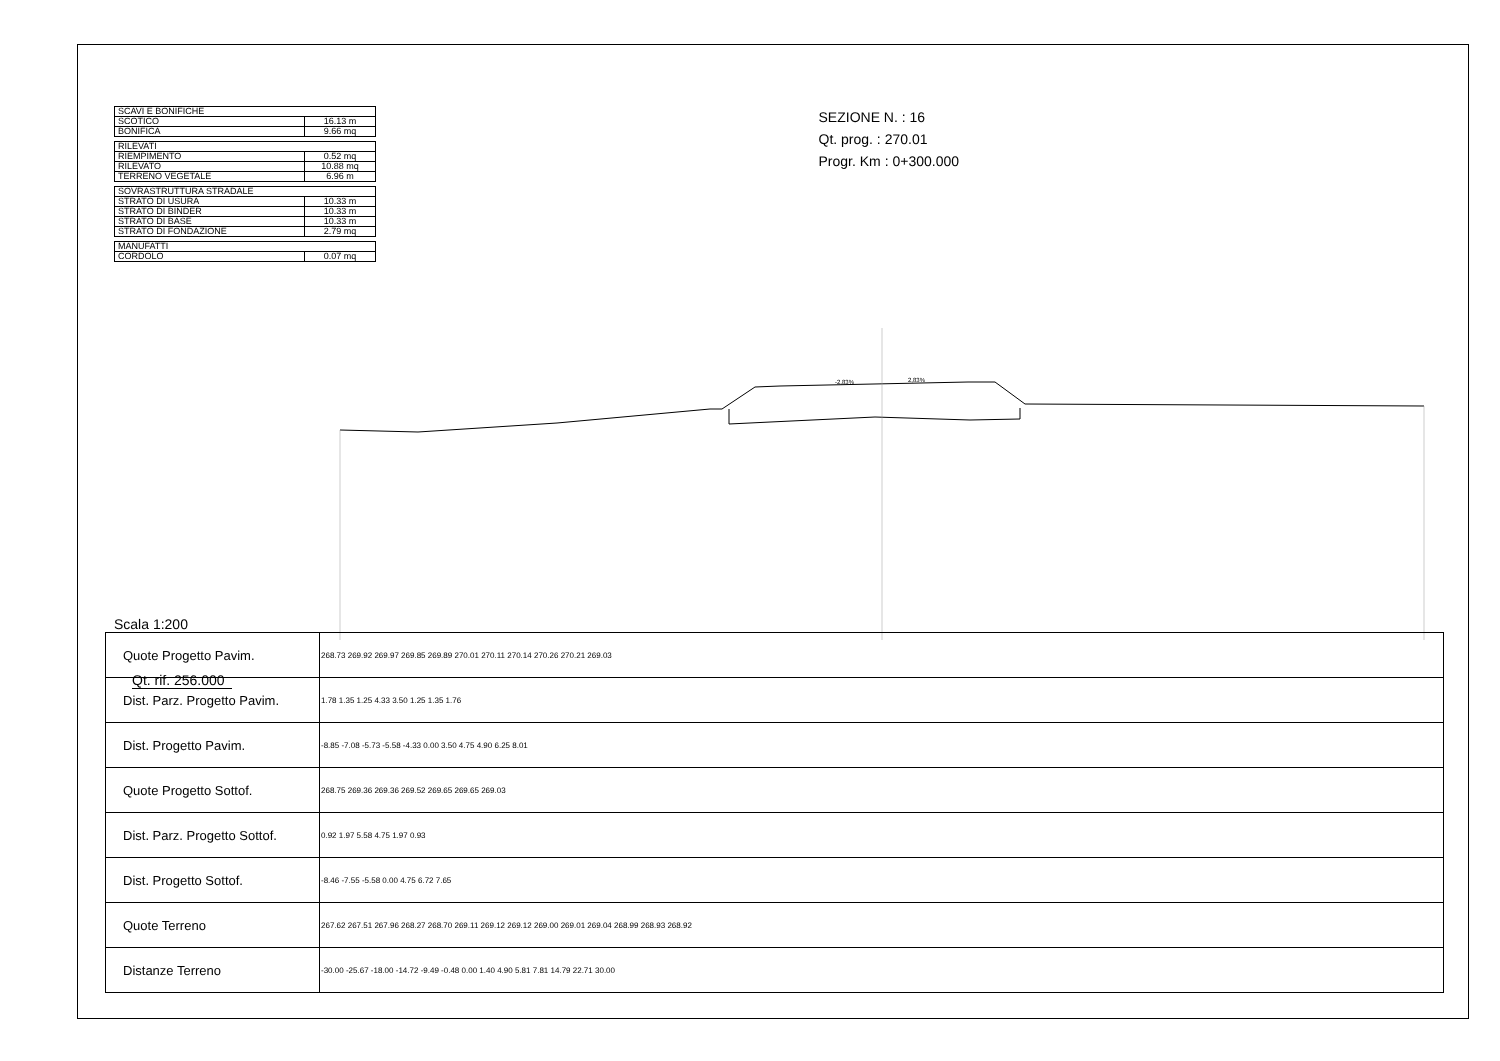| SCAVI E BONIFICHE | |
| SCOTICO | 16.13 m |
| BONIFICA | 9.66 mq |
| RILEVATI | |
| RIEMPIMENTO | 0.52 mq |
| RILEVATO | 10.88 mq |
| TERRENO VEGETALE | 6.96 m |
| SOVRASTRUTTURA STRADALE | |
| STRATO DI USURA | 10.33 m |
| STRATO DI BINDER | 10.33 m |
| STRATO DI BASE | 10.33 m |
| STRATO DI FONDAZIONE | 2.79 mq |
| MANUFATTI | |
| CORDOLO | 0.07 mq |
SEZIONE N. : 16
Qt. prog. : 270.01
Progr. Km : 0+300.000
Scala 1:200
Qt. rif. 256.000
-2,83%
2,83%
| Quote Progetto Pavim. | 268.73 269.92 269.97 269.85 269.89 270.01 270.11 270.14 270.26 270.21 269.03 |
| Dist. Parz. Progetto Pavim. | 1.78 1.35 1.25 4.33 3.50 1.25 1.35 1.76 |
| Dist. Progetto Pavim. | -8.85 -7.08 -5.73 -5.58 -4.33 0.00 3.50 4.75 4.90 6.25 8.01 |
| Quote Progetto Sottof. | 268.75 269.36 269.36 269.52 269.65 269.65 269.03 |
| Dist. Parz. Progetto Sottof. | 0.92 1.97 5.58 4.75 1.97 0.93 |
| Dist. Progetto Sottof. | -8.46 -7.55 -5.58 0.00 4.75 6.72 7.65 |
| Quote Terreno | 267.62 267.51 267.96 268.27 268.70 269.11 269.12 269.12 269.00 269.01 269.04 268.99 268.93 268.92 |
| Distanze Terreno | -30.00 -25.67 -18.00 -14.72 -9.49 -0.48 0.00 1.40 4.90 5.81 7.81 14.79 22.71 30.00 |